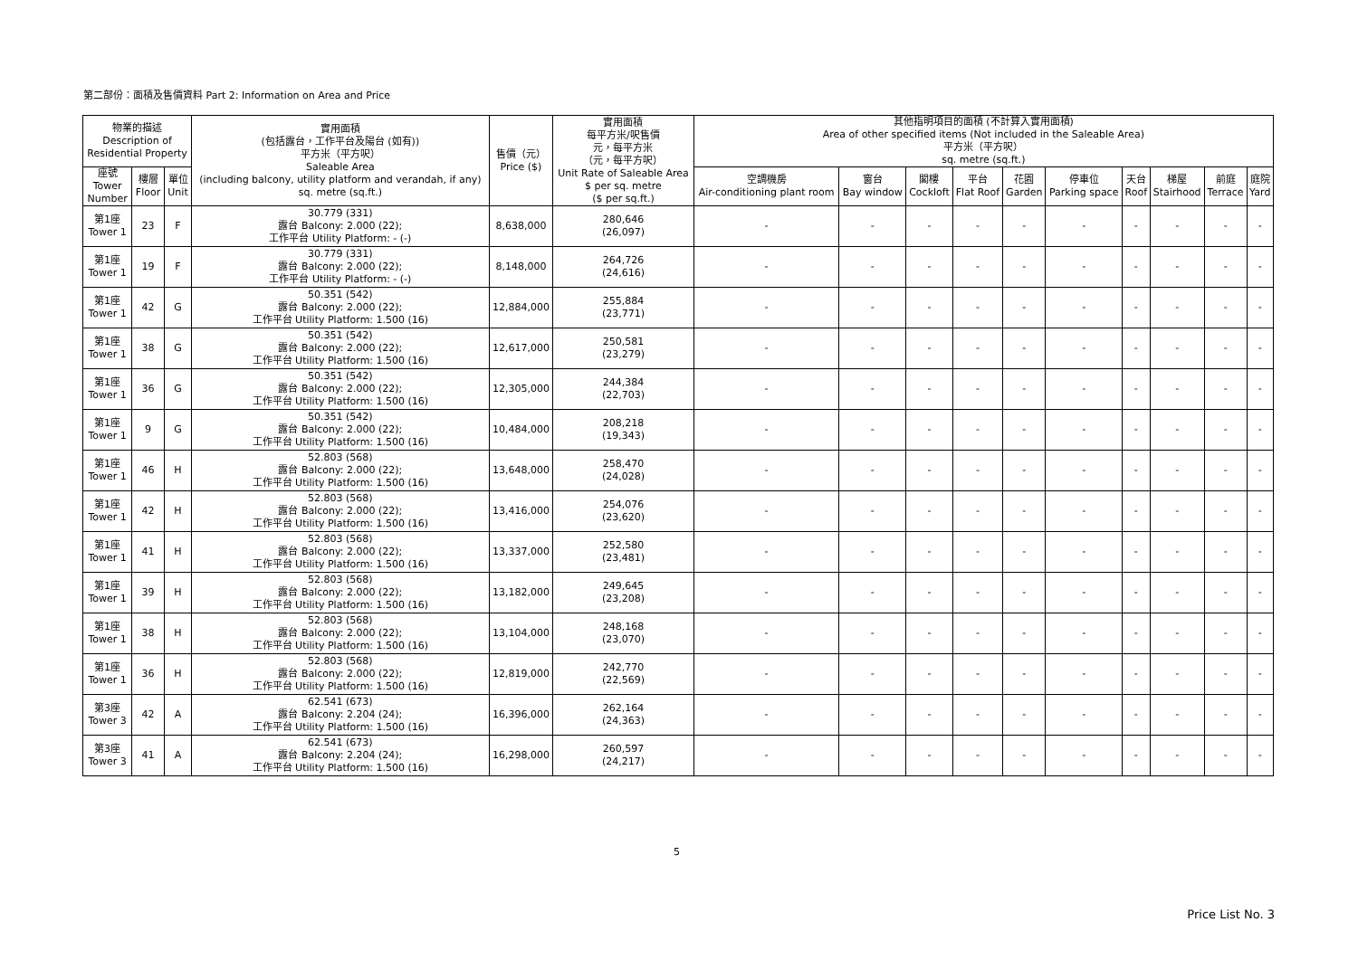第二部份：面積及售價資料 Part 2: Information on Area and Price
| 物業的描述 Description of Residential Property | | | 實用面積 (包括露台，工作平台及陽台 (如有)) 平方米（平方呎） Saleable Area (including balcony, utility platform and verandah, if any) sq. metre (sq.ft.) | 售價（元） Price ($) | 實用面積 每平方米/呎售價 元，每平方米 （元，每平方呎） Unit Rate of Saleable Area $ per sq. metre ($ per sq.ft.) | 其他指明項目的面積 (不計算入實用面積) Area of other specified items (Not included in the Saleable Area) 平方米（平方呎） sq. metre (sq.ft.) | | | | | | | | | |
| --- | --- | --- | --- | --- | --- | --- | --- | --- | --- | --- | --- | --- | --- | --- | --- |
| 座號 Tower Number | 樓層 Floor | 單位 Unit | | | | 空調機房 Air-conditioning plant room | 窗台 Bay window | 閣樓 Cockloft | 平台 Flat Roof | 花園 Garden | 停車位 Parking space | 天台 Roof | 梯屋 Stairhood | 前庭 Terrace | 庭院 Yard |
| 第1座 Tower 1 | 23 | F | 30.779 (331) 露台 Balcony: 2.000 (22); 工作平台 Utility Platform: - (-) | 8,638,000 | 280,646 (26,097) | - | - | - | - | - | - | - | - | - | - |
| 第1座 Tower 1 | 19 | F | 30.779 (331) 露台 Balcony: 2.000 (22); 工作平台 Utility Platform: - (-) | 8,148,000 | 264,726 (24,616) | - | - | - | - | - | - | - | - | - | - |
| 第1座 Tower 1 | 42 | G | 50.351 (542) 露台 Balcony: 2.000 (22); 工作平台 Utility Platform: 1.500 (16) | 12,884,000 | 255,884 (23,771) | - | - | - | - | - | - | - | - | - | - |
| 第1座 Tower 1 | 38 | G | 50.351 (542) 露台 Balcony: 2.000 (22); 工作平台 Utility Platform: 1.500 (16) | 12,617,000 | 250,581 (23,279) | - | - | - | - | - | - | - | - | - | - |
| 第1座 Tower 1 | 36 | G | 50.351 (542) 露台 Balcony: 2.000 (22); 工作平台 Utility Platform: 1.500 (16) | 12,305,000 | 244,384 (22,703) | - | - | - | - | - | - | - | - | - | - |
| 第1座 Tower 1 | 9 | G | 50.351 (542) 露台 Balcony: 2.000 (22); 工作平台 Utility Platform: 1.500 (16) | 10,484,000 | 208,218 (19,343) | - | - | - | - | - | - | - | - | - | - |
| 第1座 Tower 1 | 46 | H | 52.803 (568) 露台 Balcony: 2.000 (22); 工作平台 Utility Platform: 1.500 (16) | 13,648,000 | 258,470 (24,028) | - | - | - | - | - | - | - | - | - | - |
| 第1座 Tower 1 | 42 | H | 52.803 (568) 露台 Balcony: 2.000 (22); 工作平台 Utility Platform: 1.500 (16) | 13,416,000 | 254,076 (23,620) | - | - | - | - | - | - | - | - | - | - |
| 第1座 Tower 1 | 41 | H | 52.803 (568) 露台 Balcony: 2.000 (22); 工作平台 Utility Platform: 1.500 (16) | 13,337,000 | 252,580 (23,481) | - | - | - | - | - | - | - | - | - | - |
| 第1座 Tower 1 | 39 | H | 52.803 (568) 露台 Balcony: 2.000 (22); 工作平台 Utility Platform: 1.500 (16) | 13,182,000 | 249,645 (23,208) | - | - | - | - | - | - | - | - | - | - |
| 第1座 Tower 1 | 38 | H | 52.803 (568) 露台 Balcony: 2.000 (22); 工作平台 Utility Platform: 1.500 (16) | 13,104,000 | 248,168 (23,070) | - | - | - | - | - | - | - | - | - | - |
| 第1座 Tower 1 | 36 | H | 52.803 (568) 露台 Balcony: 2.000 (22); 工作平台 Utility Platform: 1.500 (16) | 12,819,000 | 242,770 (22,569) | - | - | - | - | - | - | - | - | - | - |
| 第3座 Tower 3 | 42 | A | 62.541 (673) 露台 Balcony: 2.204 (24); 工作平台 Utility Platform: 1.500 (16) | 16,396,000 | 262,164 (24,363) | - | - | - | - | - | - | - | - | - | - |
| 第3座 Tower 3 | 41 | A | 62.541 (673) 露台 Balcony: 2.204 (24); 工作平台 Utility Platform: 1.500 (16) | 16,298,000 | 260,597 (24,217) | - | - | - | - | - | - | - | - | - | - |
5
Price List No. 3